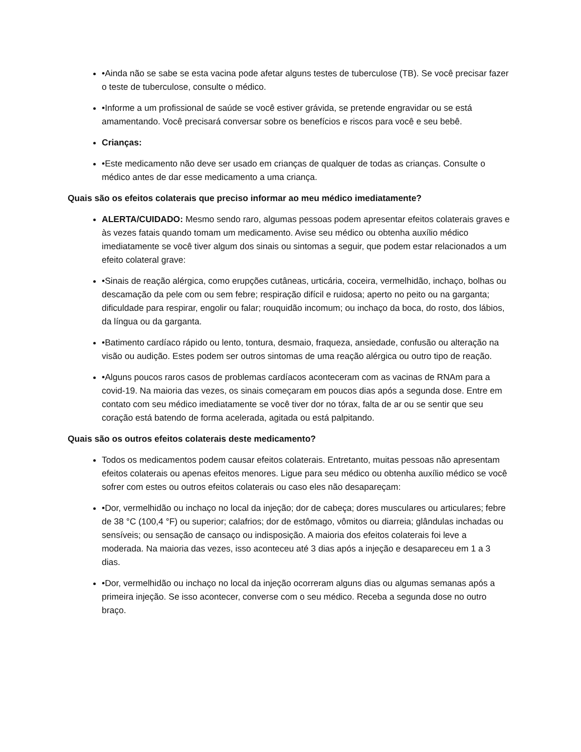•Ainda não se sabe se esta vacina pode afetar alguns testes de tuberculose (TB). Se você precisar fazer o teste de tuberculose, consulte o médico.
•Informe a um profissional de saúde se você estiver grávida, se pretende engravidar ou se está amamentando. Você precisará conversar sobre os benefícios e riscos para você e seu bebê.
Crianças:
•Este medicamento não deve ser usado em crianças de qualquer de todas as crianças. Consulte o médico antes de dar esse medicamento a uma criança.
Quais são os efeitos colaterais que preciso informar ao meu médico imediatamente?
ALERTA/CUIDADO: Mesmo sendo raro, algumas pessoas podem apresentar efeitos colaterais graves e às vezes fatais quando tomam um medicamento. Avise seu médico ou obtenha auxílio médico imediatamente se você tiver algum dos sinais ou sintomas a seguir, que podem estar relacionados a um efeito colateral grave:
•Sinais de reação alérgica, como erupções cutâneas, urticária, coceira, vermelhidão, inchaço, bolhas ou descamação da pele com ou sem febre; respiração difícil e ruidosa; aperto no peito ou na garganta; dificuldade para respirar, engolir ou falar; rouquidão incomum; ou inchaço da boca, do rosto, dos lábios, da língua ou da garganta.
•Batimento cardíaco rápido ou lento, tontura, desmaio, fraqueza, ansiedade, confusão ou alteração na visão ou audição. Estes podem ser outros sintomas de uma reação alérgica ou outro tipo de reação.
•Alguns poucos raros casos de problemas cardíacos aconteceram com as vacinas de RNAm para a covid-19. Na maioria das vezes, os sinais começaram em poucos dias após a segunda dose. Entre em contato com seu médico imediatamente se você tiver dor no tórax, falta de ar ou se sentir que seu coração está batendo de forma acelerada, agitada ou está palpitando.
Quais são os outros efeitos colaterais deste medicamento?
Todos os medicamentos podem causar efeitos colaterais. Entretanto, muitas pessoas não apresentam efeitos colaterais ou apenas efeitos menores. Ligue para seu médico ou obtenha auxílio médico se você sofrer com estes ou outros efeitos colaterais ou caso eles não desapareçam:
•Dor, vermelhidão ou inchaço no local da injeção; dor de cabeça; dores musculares ou articulares; febre de 38 °C (100,4 °F) ou superior; calafrios; dor de estômago, vômitos ou diarreia; glândulas inchadas ou sensíveis; ou sensação de cansaço ou indisposição. A maioria dos efeitos colaterais foi leve a moderada. Na maioria das vezes, isso aconteceu até 3 dias após a injeção e desapareceu em 1 a 3 dias.
•Dor, vermelhidão ou inchaço no local da injeção ocorreram alguns dias ou algumas semanas após a primeira injeção. Se isso acontecer, converse com o seu médico. Receba a segunda dose no outro braço.